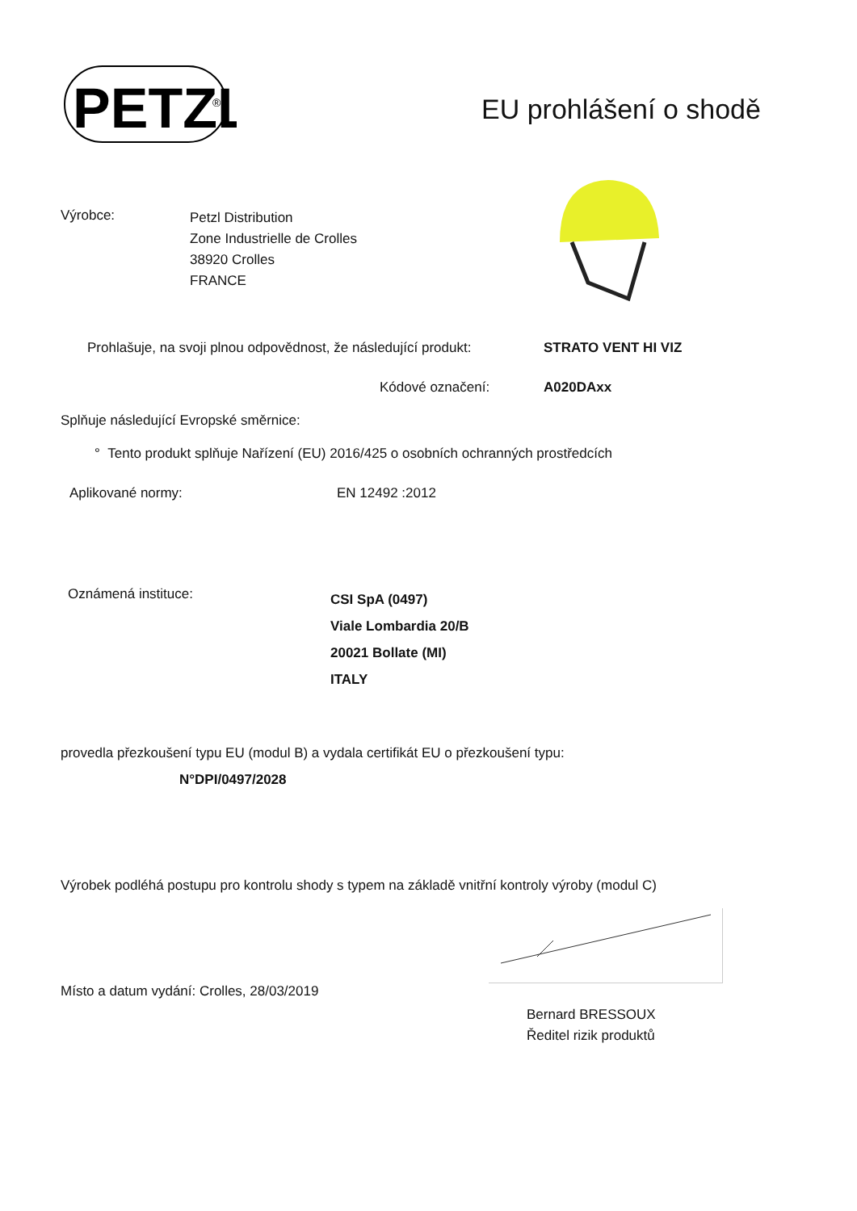PETZL
®
EU prohlášení o shodě
Výrobce:
Petzl Distribution
Zone Industrielle de Crolles
38920 Crolles
FRANCE
Prohlašuje, na svoji plnou odpovědnost, že následující produkt:
STRATO VENT HI VIZ
Kódové označení: A020DAxx
Splňuje následující Evropské směrnice:
° Tento produkt splňuje Nařízení (EU) 2016/425 o osobních ochranných prostředcích
Aplikované normy: EN 12492 :2012
Oznámená instituce:
CSI SpA (0497)
Viale Lombardia 20/B
20021 Bollate (MI)
ITALY
provedla přezkoušení typu EU (modul B) a vydala certifikát EU o přezkoušení typu:
N°DPI/0497/2028
Výrobek podléhá postupu pro kontrolu shody s typem na základě vnitřní kontroly výroby (modul C)
Místo a datum vydání: Crolles, 28/03/2019
Bernard BRESSOUX
Ředitel rizik produktů